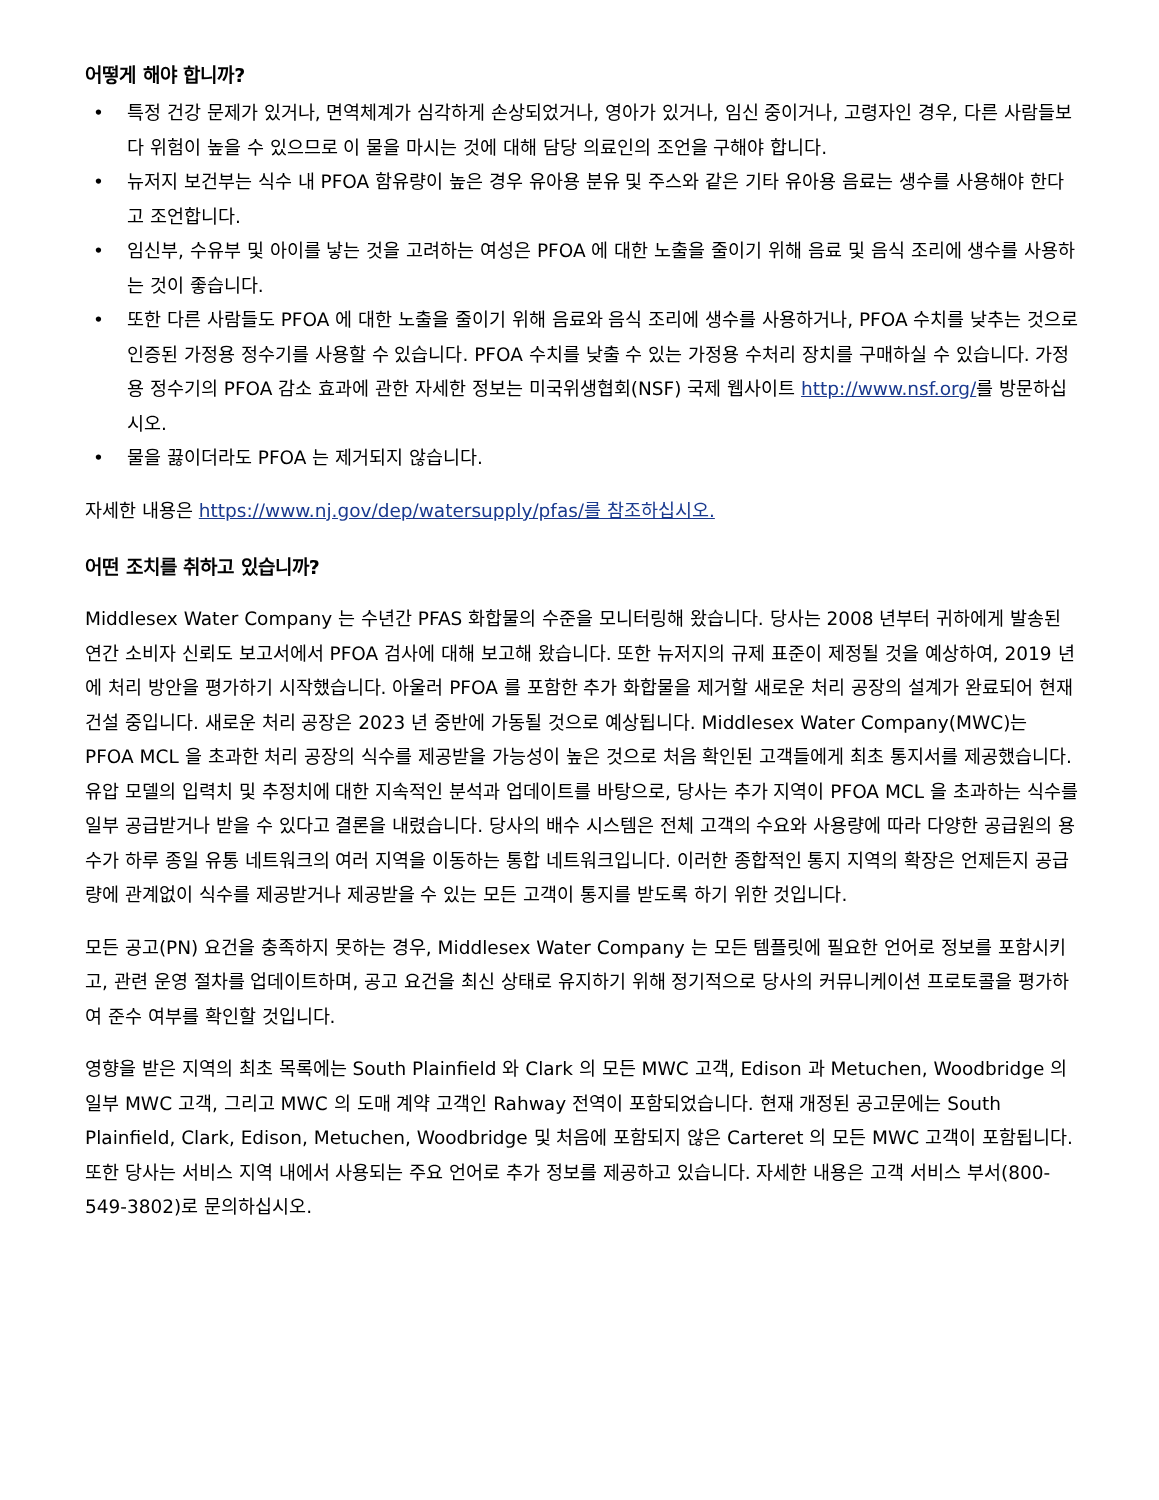어떻게 해야 합니까?
• 특정 건강 문제가 있거나, 면역체계가 심각하게 손상되었거나, 영아가 있거나, 임신 중이거나, 고령자인 경우, 다른 사람들보다 위험이 높을 수 있으므로 이 물을 마시는 것에 대해 담당 의료인의 조언을 구해야 합니다.
• 뉴저지 보건부는 식수 내 PFOA 함유량이 높은 경우 유아용 분유 및 주스와 같은 기타 유아용 음료는 생수를 사용해야 한다고 조언합니다.
• 임신부, 수유부 및 아이를 낳는 것을 고려하는 여성은 PFOA 에 대한 노출을 줄이기 위해 음료 및 음식 조리에 생수를 사용하는 것이 좋습니다.
• 또한 다른 사람들도 PFOA 에 대한 노출을 줄이기 위해 음료와 음식 조리에 생수를 사용하거나, PFOA 수치를 낮추는 것으로 인증된 가정용 정수기를 사용할 수 있습니다. PFOA 수치를 낮출 수 있는 가정용 수처리 장치를 구매하실 수 있습니다. 가정용 정수기의 PFOA 감소 효과에 관한 자세한 정보는 미국위생협회(NSF) 국제 웹사이트 http://www.nsf.org/를 방문하십시오.
• 물을 끓이더라도 PFOA 는 제거되지 않습니다.
자세한 내용은 https://www.nj.gov/dep/watersupply/pfas/를 참조하십시오.
어떤 조치를 취하고 있습니까?
Middlesex Water Company 는 수년간 PFAS 화합물의 수준을 모니터링해 왔습니다. 당사는 2008 년부터 귀하에게 발송된 연간 소비자 신뢰도 보고서에서 PFOA 검사에 대해 보고해 왔습니다. 또한 뉴저지의 규제 표준이 제정될 것을 예상하여, 2019 년에 처리 방안을 평가하기 시작했습니다. 아울러 PFOA 를 포함한 추가 화합물을 제거할 새로운 처리 공장의 설계가 완료되어 현재 건설 중입니다. 새로운 처리 공장은 2023 년 중반에 가동될 것으로 예상됩니다. Middlesex Water Company(MWC)는 PFOA MCL 을 초과한 처리 공장의 식수를 제공받을 가능성이 높은 것으로 처음 확인된 고객들에게 최초 통지서를 제공했습니다. 유압 모델의 입력치 및 추정치에 대한 지속적인 분석과 업데이트를 바탕으로, 당사는 추가 지역이 PFOA MCL 을 초과하는 식수를 일부 공급받거나 받을 수 있다고 결론을 내렸습니다. 당사의 배수 시스템은 전체 고객의 수요와 사용량에 따라 다양한 공급원의 용수가 하루 종일 유통 네트워크의 여러 지역을 이동하는 통합 네트워크입니다. 이러한 종합적인 통지 지역의 확장은 언제든지 공급량에 관계없이 식수를 제공받거나 제공받을 수 있는 모든 고객이 통지를 받도록 하기 위한 것입니다.
모든 공고(PN) 요건을 충족하지 못하는 경우, Middlesex Water Company 는 모든 템플릿에 필요한 언어로 정보를 포함시키고, 관련 운영 절차를 업데이트하며, 공고 요건을 최신 상태로 유지하기 위해 정기적으로 당사의 커뮤니케이션 프로토콜을 평가하여 준수 여부를 확인할 것입니다.
영향을 받은 지역의 최초 목록에는 South Plainfield 와 Clark 의 모든 MWC 고객, Edison 과 Metuchen, Woodbridge 의 일부 MWC 고객, 그리고 MWC 의 도매 계약 고객인 Rahway 전역이 포함되었습니다. 현재 개정된 공고문에는 South Plainfield, Clark, Edison, Metuchen, Woodbridge 및 처음에 포함되지 않은 Carteret 의 모든 MWC 고객이 포함됩니다. 또한 당사는 서비스 지역 내에서 사용되는 주요 언어로 추가 정보를 제공하고 있습니다. 자세한 내용은 고객 서비스 부서(800-549-3802)로 문의하십시오.